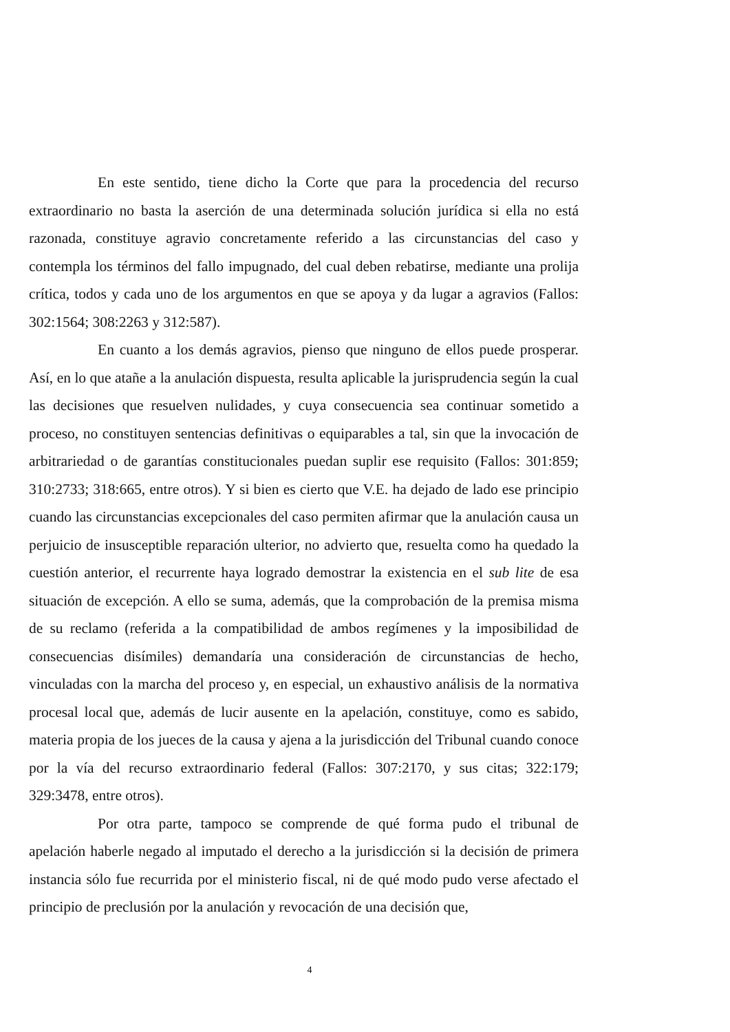En este sentido, tiene dicho la Corte que para la procedencia del recurso extraordinario no basta la aserción de una determinada solución jurídica si ella no está razonada, constituye agravio concretamente referido a las circunstancias del caso y contempla los términos del fallo impugnado, del cual deben rebatirse, mediante una prolija crítica, todos y cada uno de los argumentos en que se apoya y da lugar a agravios (Fallos: 302:1564; 308:2263 y 312:587).
En cuanto a los demás agravios, pienso que ninguno de ellos puede prosperar. Así, en lo que atañe a la anulación dispuesta, resulta aplicable la jurisprudencia según la cual las decisiones que resuelven nulidades, y cuya consecuencia sea continuar sometido a proceso, no constituyen sentencias definitivas o equiparables a tal, sin que la invocación de arbitrariedad o de garantías constitucionales puedan suplir ese requisito (Fallos: 301:859; 310:2733; 318:665, entre otros). Y si bien es cierto que V.E. ha dejado de lado ese principio cuando las circunstancias excepcionales del caso permiten afirmar que la anulación causa un perjuicio de insusceptible reparación ulterior, no advierto que, resuelta como ha quedado la cuestión anterior, el recurrente haya logrado demostrar la existencia en el sub lite de esa situación de excepción. A ello se suma, además, que la comprobación de la premisa misma de su reclamo (referida a la compatibilidad de ambos regímenes y la imposibilidad de consecuencias disímiles) demandaría una consideración de circunstancias de hecho, vinculadas con la marcha del proceso y, en especial, un exhaustivo análisis de la normativa procesal local que, además de lucir ausente en la apelación, constituye, como es sabido, materia propia de los jueces de la causa y ajena a la jurisdicción del Tribunal cuando conoce por la vía del recurso extraordinario federal (Fallos: 307:2170, y sus citas; 322:179; 329:3478, entre otros).
Por otra parte, tampoco se comprende de qué forma pudo el tribunal de apelación haberle negado al imputado el derecho a la jurisdicción si la decisión de primera instancia sólo fue recurrida por el ministerio fiscal, ni de qué modo pudo verse afectado el principio de preclusión por la anulación y revocación de una decisión que,
4